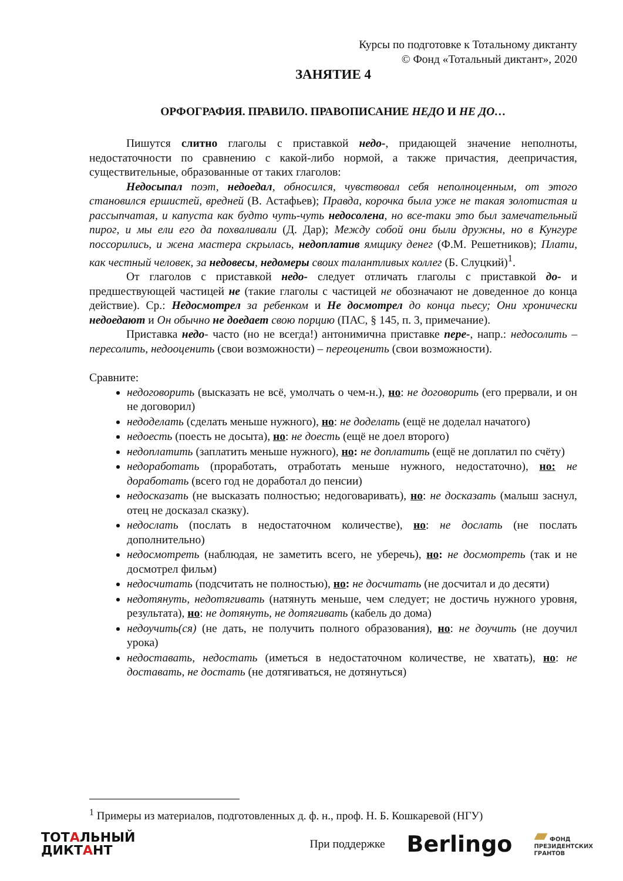Курсы по подготовке к Тотальному диктанту
© Фонд «Тотальный диктант», 2020
ЗАНЯТИЕ 4
ОРФОГРАФИЯ. ПРАВИЛО. ПРАВОПИСАНИЕ НЕДО И НЕ ДО…
Пишутся слитно глаголы с приставкой недо-, придающей значение неполноты, недостаточности по сравнению с какой-либо нормой, а также причастия, деепричастия, существительные, образованные от таких глаголов:
Недосыпал поэт, недоедал, обносился, чувствовал себя неполноценным, от этого становился ершистей, вредней (В. Астафьев); Правда, корочка была уже не такая золотистая и рассыпчатая, и капуста как будто чуть-чуть недосолена, но все-таки это был замечательный пирог, и мы ели его да похваливали (Д. Дар); Между собой они были дружны, но в Кунгуре поссорились, и жена мастера скрылась, недоплатив ямщику денег (Ф.М. Решетников); Плати, как честный человек, за недовесы, недомеры своих талантливых коллег (Б. Слуцкий)<sup>1</sup>.
От глаголов с приставкой недо- следует отличать глаголы с приставкой до- и предшествующей частицей не (такие глаголы с частицей не обозначают не доведенное до конца действие). Ср.: Недосмотрел за ребенком и Не досмотрел до конца пьесу; Они хронически недоедают и Он обычно не доедает свою порцию (ПАС, § 145, п. 3, примечание).
Приставка недо- часто (но не всегда!) антонимична приставке пере-, напр.: недосолить – пересолить, недооценить (свои возможности) – переоценить (свои возможности).
Сравните:
недоговорить (высказать не всё, умолчать о чем-н.), но: не договорить (его прервали, и он не договорил)
недоделать (сделать меньше нужного), но: не доделать (ещё не доделал начатого)
недоесть (поесть не досыта), но: не доесть (ещё не доел второго)
недоплатить (заплатить меньше нужного), но: не доплатить (ещё не доплатил по счёту)
недоработать (проработать, отработать меньше нужного, недостаточно), но: не доработать (всего год не доработал до пенсии)
недосказать (не высказать полностью; недоговаривать), но: не досказать (малыш заснул, отец не досказал сказку).
недослать (послать в недостаточном количестве), но: не дослать (не послать дополнительно)
недосмотреть (наблюдая, не заметить всего, не уберечь), но: не досмотреть (так и не досмотрел фильм)
недосчитать (подсчитать не полностью), но: не досчитать (не досчитал и до десяти)
недотянуть, недотягивать (натянуть меньше, чем следует; не достичь нужного уровня, результата), но: не дотянуть, не дотягивать (кабель до дома)
недоучить(ся) (не дать, не получить полного образования), но: не доучить (не доучил урока)
недоставать, недостать (иметься в недостаточном количестве, не хватать), но: не доставать, не достать (не дотягиваться, не дотянуться)
<sup>1</sup> Примеры из материалов, подготовленных д. ф. н., проф. Н. Б. Кошкаревой (НГУ)
ТОТАЛЬНЫЙ
ДИКТАНТ
При поддержке
Berlingo
▰ ФОНД
ПРЕЗИДЕНТСКИХ
ГРАНТОВ